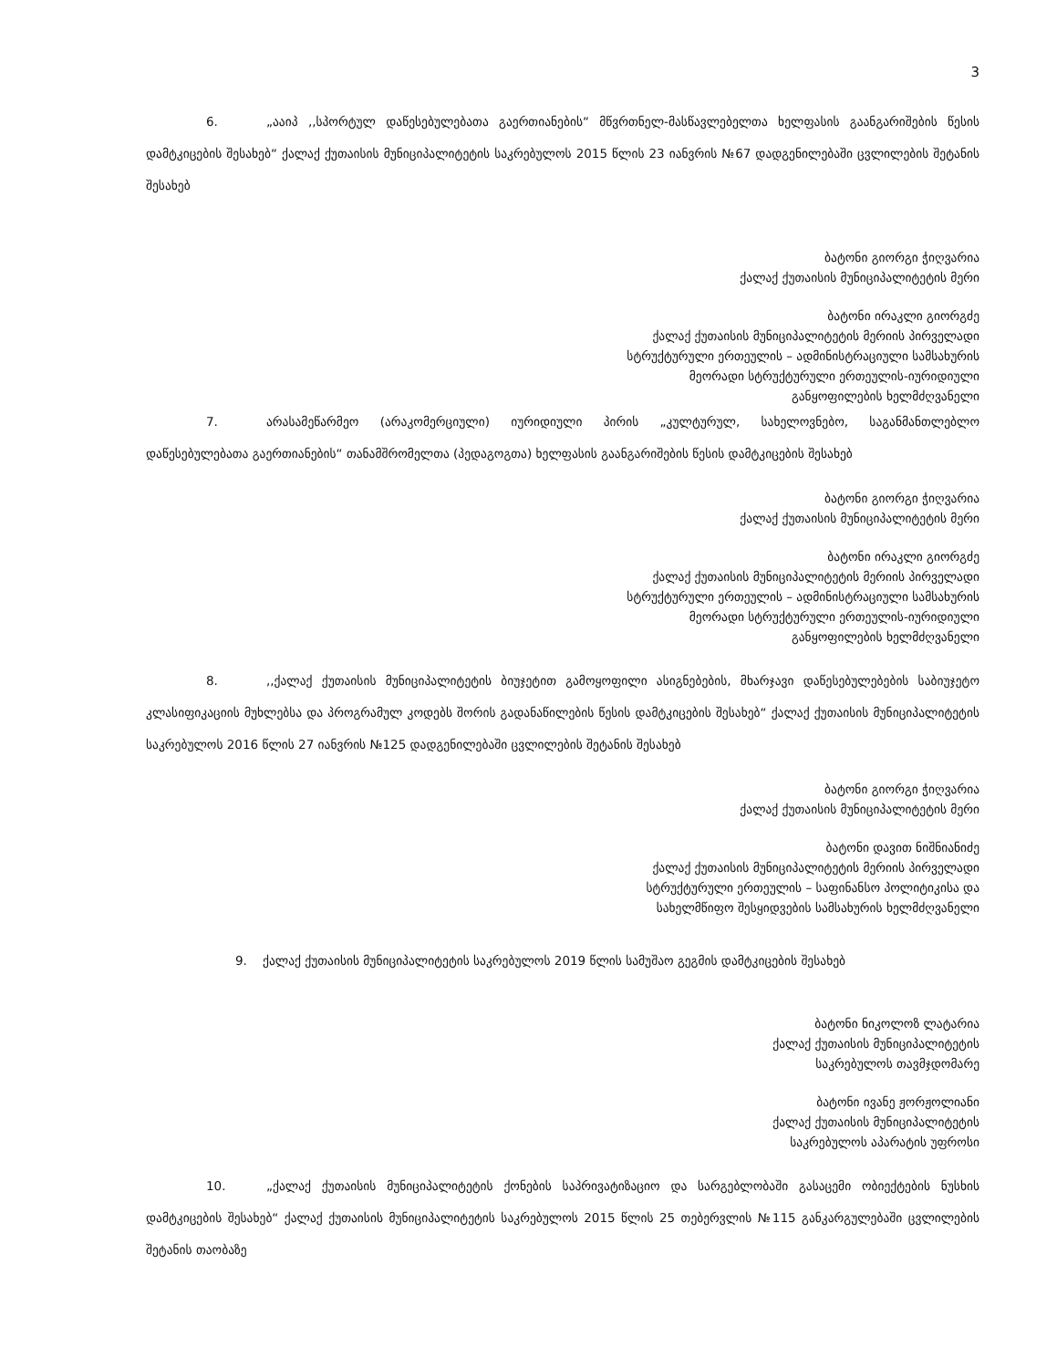3
6. „ააიპ ,,სპორტულ დაწესებულებათა გაერთიანების“ მწვრთნელ-მასწავლებელთა ხელფასის გაანგარიშების წესის დამტკიცების შესახებ“ ქალაქ ქუთაისის მუნიციპალიტეტის საკრებულოს 2015 წლის 23 იანვრის №67 დადგენილებაში ცვლილების შეტანის შესახებ
ბატონი გიორგი ჭიღვარია
ქალაქ ქუთაისის მუნიციპალიტეტის მერი
ბატონი ირაკლი გიორგძე
ქალაქ ქუთაისის მუნიციპალიტეტის მერიის პირველადი
სტრუქტურული ერთეულის – ადმინისტრაციული სამსახურის
მეორადი სტრუქტურული ერთეულის-იურიდიული
განყოფილების ხელმძღვანელი
7. არასამეწარმეო (არაკომერციული) იურიდიული პირის „კულტურულ, სახელოვნებო, საგანმანთლებლო დაწესებულებათა გაერთიანების“ თანამშრომელთა (პედაგოგთა) ხელფასის გაანგარიშების წესის დამტკიცების შესახებ
ბატონი გიორგი ჭიღვარია
ქალაქ ქუთაისის მუნიციპალიტეტის მერი
ბატონი ირაკლი გიორგძე
ქალაქ ქუთაისის მუნიციპალიტეტის მერიის პირველადი
სტრუქტურული ერთეულის – ადმინისტრაციული სამსახურის
მეორადი სტრუქტურული ერთეულის-იურიდიული
განყოფილების ხელმძღვანელი
8.,,ქალაქ ქუთაისის მუნიციპალიტეტის ბიუჯეტით გამოყოფილი ასიგნებების, მხარჯავი დაწესებულებების საბიუჯეტო კლასიფიკაციის მუხლებსა და პროგრამულ კოდებს შორის გადანაწილების წესის დამტკიცების შესახებ“ ქალაქ ქუთაისის მუნიციპალიტეტის საკრებულოს 2016 წლის 27 იანვრის №125 დადგენილებაში ცვლილების შეტანის შესახებ
ბატონი გიორგი ჭიღვარია
ქალაქ ქუთაისის მუნიციპალიტეტის მერი
ბატონი დავით ნიშნიანიძე
ქალაქ ქუთაისის მუნიციპალიტეტის მერიის პირველადი
სტრუქტურული ერთეულის – საფინანსო პოლიტიკისა და
სახელმწიფო შესყიდვების სამსახურის ხელმძღვანელი
9. ქალაქ ქუთაისის მუნიციპალიტეტის საკრებულოს 2019 წლის სამუშაო გეგმის დამტკიცების შესახებ
ბატონი ნიკოლოზ ლატარია
ქალაქ ქუთაისის მუნიციპალიტეტის
საკრებულოს თავმჯდომარე
ბატონი ივანე ჟორჟოლიანი
ქალაქ ქუთაისის მუნიციპალიტეტის
საკრებულოს აპარატის უფროსი
10. „ქალაქ ქუთაისის მუნიციპალიტეტის ქონების საპრივატიზაციო და სარგებლობაში გასაცემი ობიექტების ნუსხის დამტკიცების შესახებ“ ქალაქ ქუთაისის მუნიციპალიტეტის საკრებულოს 2015 წლის 25 თებერვლის №115 განკარგულებაში ცვლილების შეტანის თაობაზე